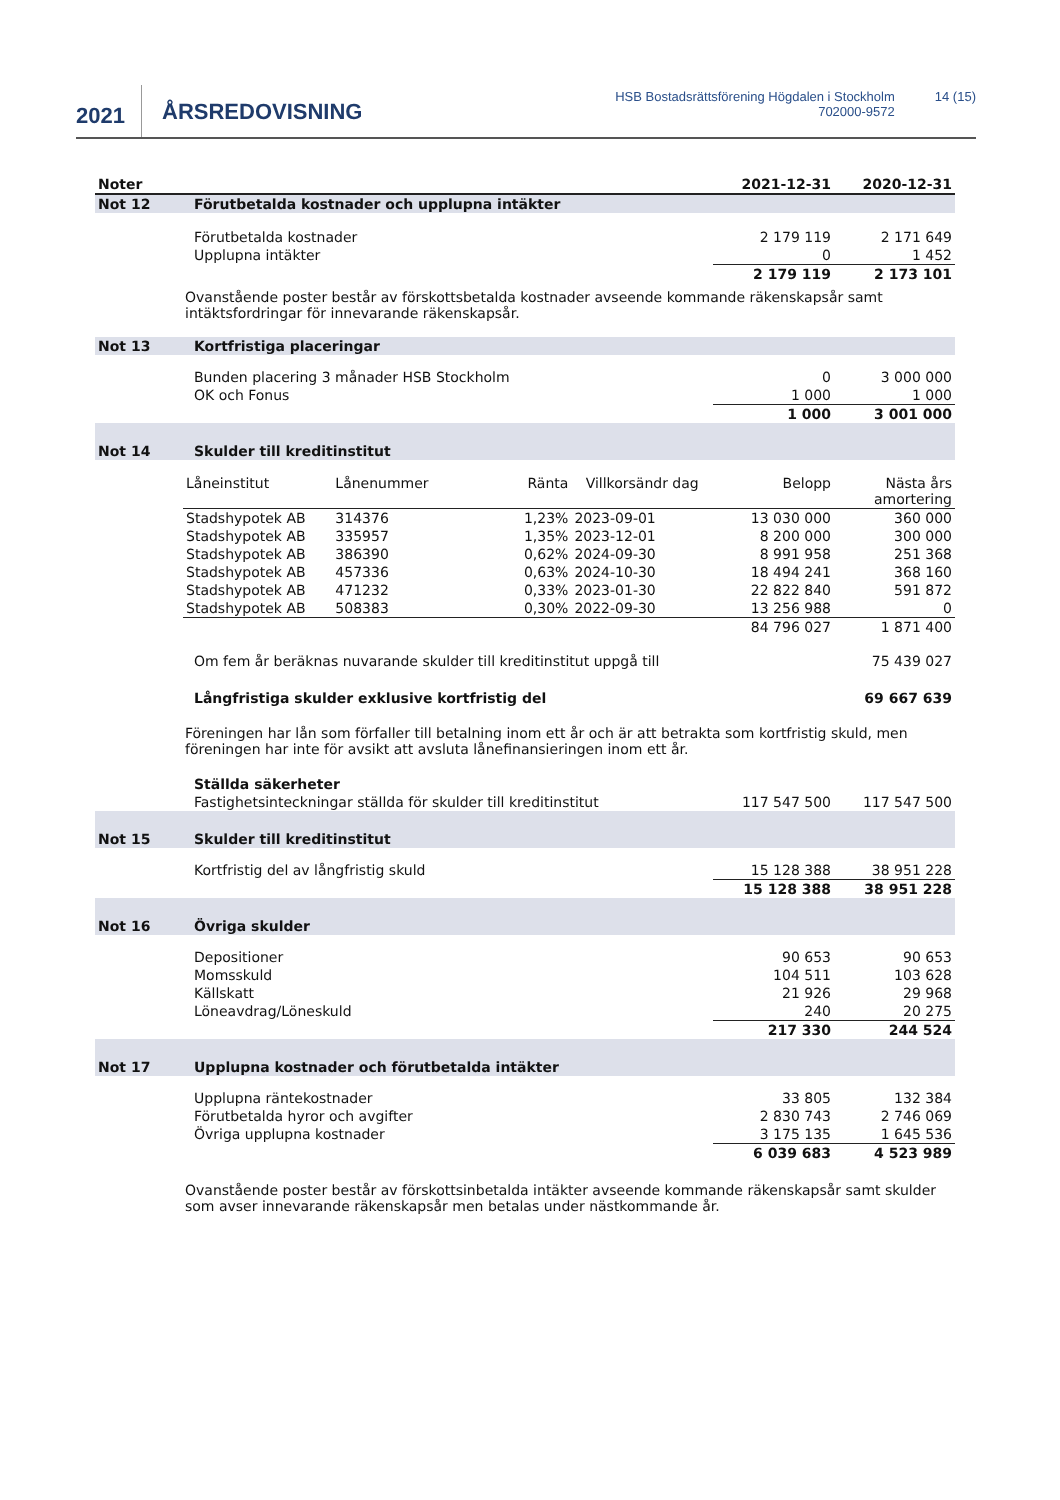2021
ÅRSREDOVISNING
HSB Bostadsrättsförening Högdalen i Stockholm
702000-9572
14 (15)
| Noter | | 2021-12-31 | 2020-12-31 |
| --- | --- | --- | --- |
| Not 12 | Förutbetalda kostnader och upplupna intäkter | | |
| | Förutbetalda kostnader | 2 179 119 | 2 171 649 |
| | Upplupna intäkter | 0 | 1 452 |
| | | 2 179 119 | 2 173 101 |
Ovanstående poster består av förskottsbetalda kostnader avseende kommande räkenskapsår samt intäktsfordringar för innevarande räkenskapsår.
| Not 13 | Kortfristiga placeringar | | |
| | Bunden placering 3 månader HSB Stockholm | 0 | 3 000 000 |
| | OK och Fonus | 1 000 | 1 000 |
| | | 1 000 | 3 001 000 |
| Not 14 | Skulder till kreditinstitut | | |
| Låneinstitut | Lånenummer | Ränta | Villkorsändr dag | Belopp | Nästa års amortering |
| --- | --- | --- | --- | --- | --- |
| Stadshypotek AB | 314376 | 1,23% | 2023-09-01 | 13 030 000 | 360 000 |
| Stadshypotek AB | 335957 | 1,35% | 2023-12-01 | 8 200 000 | 300 000 |
| Stadshypotek AB | 386390 | 0,62% | 2024-09-30 | 8 991 958 | 251 368 |
| Stadshypotek AB | 457336 | 0,63% | 2024-10-30 | 18 494 241 | 368 160 |
| Stadshypotek AB | 471232 | 0,33% | 2023-01-30 | 22 822 840 | 591 872 |
| Stadshypotek AB | 508383 | 0,30% | 2022-09-30 | 13 256 988 | 0 |
| | | | | 84 796 027 | 1 871 400 |
| | Om fem år beräknas nuvarande skulder till kreditinstitut uppgå till | | 75 439 027 |
| | Långfristiga skulder exklusive kortfristig del | | 69 667 639 |
Föreningen har lån som förfaller till betalning inom ett år och är att betrakta som kortfristig skuld, men föreningen har inte för avsikt att avsluta lånefinansieringen inom ett år.
| | Ställda säkerheter | | |
| | Fastighetsinteckningar ställda för skulder till kreditinstitut | 117 547 500 | 117 547 500 |
| Not 15 | Skulder till kreditinstitut | | |
| | Kortfristig del av långfristig skuld | 15 128 388 | 38 951 228 |
| | | 15 128 388 | 38 951 228 |
| Not 16 | Övriga skulder | | |
| | Depositioner | 90 653 | 90 653 |
| | Momsskuld | 104 511 | 103 628 |
| | Källskatt | 21 926 | 29 968 |
| | Löneavdrag/Löneskuld | 240 | 20 275 |
| | | 217 330 | 244 524 |
| Not 17 | Upplupna kostnader och förutbetalda intäkter | | |
| | Upplupna räntekostnader | 33 805 | 132 384 |
| | Förutbetalda hyror och avgifter | 2 830 743 | 2 746 069 |
| | Övriga upplupna kostnader | 3 175 135 | 1 645 536 |
| | | 6 039 683 | 4 523 989 |
Ovanstående poster består av förskottsinbetalda intäkter avseende kommande räkenskapsår samt skulder som avser innevarande räkenskapsår men betalas under nästkommande år.